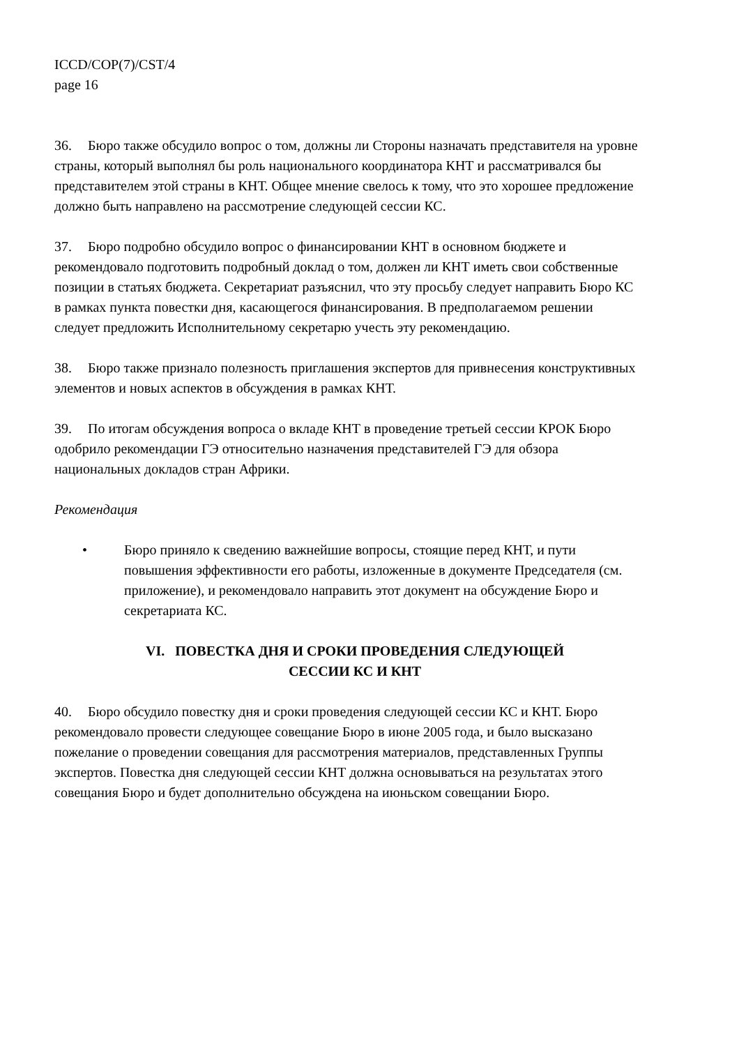ICCD/COP(7)/CST/4
page 16
36. Бюро также обсудило вопрос о том, должны ли Стороны назначать представителя на уровне страны, который выполнял бы роль национального координатора КНТ и рассматривался бы представителем этой страны в КНТ. Общее мнение свелось к тому, что это хорошее предложение должно быть направлено на рассмотрение следующей сессии КС.
37. Бюро подробно обсудило вопрос о финансировании КНТ в основном бюджете и рекомендовало подготовить подробный доклад о том, должен ли КНТ иметь свои собственные позиции в статьях бюджета. Секретариат разъяснил, что эту просьбу следует направить Бюро КС в рамках пункта повестки дня, касающегося финансирования. В предполагаемом решении следует предложить Исполнительному секретарю учесть эту рекомендацию.
38. Бюро также признало полезность приглашения экспертов для привнесения конструктивных элементов и новых аспектов в обсуждения в рамках КНТ.
39. По итогам обсуждения вопроса о вкладе КНТ в проведение третьей сессии КРОК Бюро одобрило рекомендации ГЭ относительно назначения представителей ГЭ для обзора национальных докладов стран Африки.
Рекомендация
• Бюро приняло к сведению важнейшие вопросы, стоящие перед КНТ, и пути повышения эффективности его работы, изложенные в документе Председателя (см. приложение), и рекомендовало направить этот документ на обсуждение Бюро и секретариата КС.
VI. ПОВЕСТКА ДНЯ И СРОКИ ПРОВЕДЕНИЯ СЛЕДУЮЩЕЙ
СЕССИИ КС И КНТ
40. Бюро обсудило повестку дня и сроки проведения следующей сессии КС и КНТ. Бюро рекомендовало провести следующее совещание Бюро в июне 2005 года, и было высказано пожелание о проведении совещания для рассмотрения материалов, представленных Группы экспертов. Повестка дня следующей сессии КНТ должна основываться на результатах этого совещания Бюро и будет дополнительно обсуждена на июньском совещании Бюро.